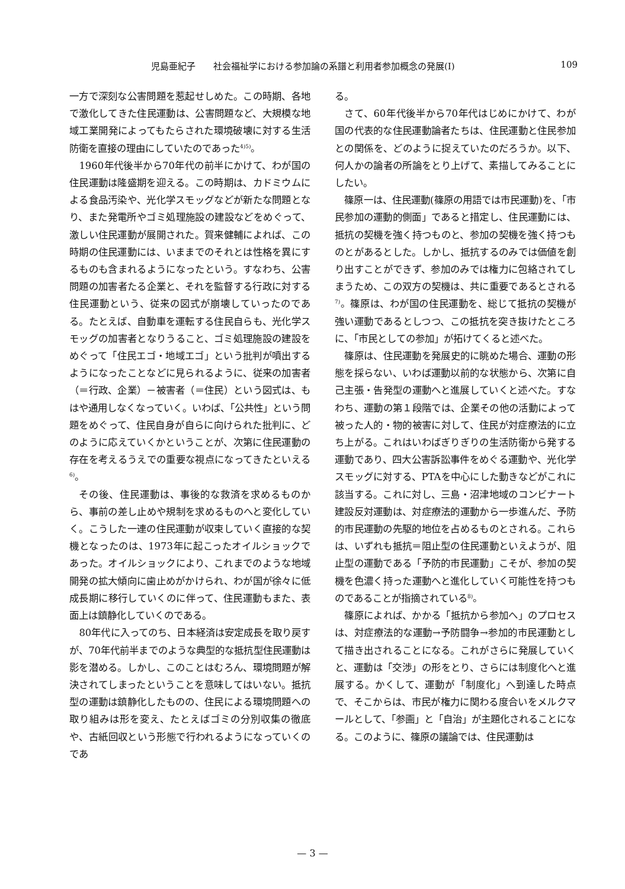児島亜紀子　　社会福祉学における参加論の系譜と利用者参加概念の発展(Ⅰ) 109
一方で深刻な公害問題を惹起せしめた。この時期、各地で激化してきた住民運動は、公害問題など、大規模な地域工業開発によってもたらされた環境破壊に対する生活防衛を直接の理由にしていたのであった<sup>4)5)</sup>。
1960年代後半から70年代の前半にかけて、わが国の住民運動は隆盛期を迎える。この時期は、カドミウムによる食品汚染や、光化学スモッグなどが新たな問題となり、また発電所やゴミ処理施設の建設などをめぐって、激しい住民運動が展開された。賀来健輔によれば、この時期の住民運動には、いままでのそれとは性格を異にするものも含まれるようになったという。すなわち、公害問題の加害者たる企業と、それを監督する行政に対する住民運動という、従来の図式が崩壊していったのである。たとえば、自動車を運転する住民自らも、光化学スモッグの加害者となりうること、ゴミ処理施設の建設をめぐって「住民エゴ・地域エゴ」という批判が噴出するようになったことなどに見られるように、従来の加害者（＝行政、企業）－被害者（＝住民）という図式は、もはや通用しなくなっていく。いわば、「公共性」という問題をめぐって、住民自身が自らに向けられた批判に、どのように応えていくかということが、次第に住民運動の存在を考えるうえでの重要な視点になってきたといえる<sup>6)</sup>。
その後、住民運動は、事後的な救済を求めるものから、事前の差し止めや規制を求めるものへと変化していく。こうした一連の住民運動が収束していく直接的な契機となったのは、1973年に起こったオイルショックであった。オイルショックにより、これまでのような地域開発の拡大傾向に歯止めがかけられ、わが国が徐々に低成長期に移行していくのに伴って、住民運動もまた、表面上は鎮静化していくのである。
80年代に入ってのち、日本経済は安定成長を取り戻すが、70年代前半までのような典型的な抵抗型住民運動は影を潜める。しかし、このことはむろん、環境問題が解決されてしまったということを意味してはいない。抵抗型の運動は鎮静化したものの、住民による環境問題への取り組みは形を変え、たとえばゴミの分別収集の徹底や、古紙回収という形態で行われるようになっていくのであ
る。
さて、60年代後半から70年代はじめにかけて、わが国の代表的な住民運動論者たちは、住民運動と住民参加との関係を、どのように捉えていたのだろうか。以下、何人かの論者の所論をとり上げて、素描してみることにしたい。
篠原一は、住民運動(篠原の用語では市民運動)を、「市民参加の運動的側面」であると措定し、住民運動には、抵抗の契機を強く持つものと、参加の契機を強く持つものとがあるとした。しかし、抵抗するのみでは価値を創り出すことができず、参加のみでは権力に包絡されてしまうため、この双方の契機は、共に重要であるとされる<sup>7)</sup>。篠原は、わが国の住民運動を、総じて抵抗の契機が強い運動であるとしつつ、この抵抗を突き抜けたところに、「市民としての参加」が拓けてくると述べた。
篠原は、住民運動を発展史的に眺めた場合、運動の形態を採らない、いわば運動以前的な状態から、次第に自己主張・告発型の運動へと進展していくと述べた。すなわち、運動の第１段階では、企業その他の活動によって被った人的・物的被害に対して、住民が対症療法的に立ち上がる。これはいわばぎりぎりの生活防衛から発する運動であり、四大公害訴訟事件をめぐる運動や、光化学スモッグに対する、PTAを中心にした動きなどがこれに該当する。これに対し、三島・沼津地域のコンビナート建設反対運動は、対症療法的運動から一歩進んだ、予防的市民運動の先駆的地位を占めるものとされる。これらは、いずれも抵抗＝阻止型の住民運動といえようが、阻止型の運動である「予防的市民運動」こそが、参加の契機を色濃く持った運動へと進化していく可能性を持つものであることが指摘されている<sup>8)</sup>。
篠原によれば、かかる「抵抗から参加へ」のプロセスは、対症療法的な運動→予防闘争→参加的市民運動として描き出されることになる。これがさらに発展していくと、運動は「交渉」の形をとり、さらには制度化へと進展する。かくして、運動が「制度化」へ到達した時点で、そこからは、市民が権力に関わる度合いをメルクマールとして、「参画」と「自治」が主題化されることになる。このように、篠原の議論では、住民運動は
— 3 —